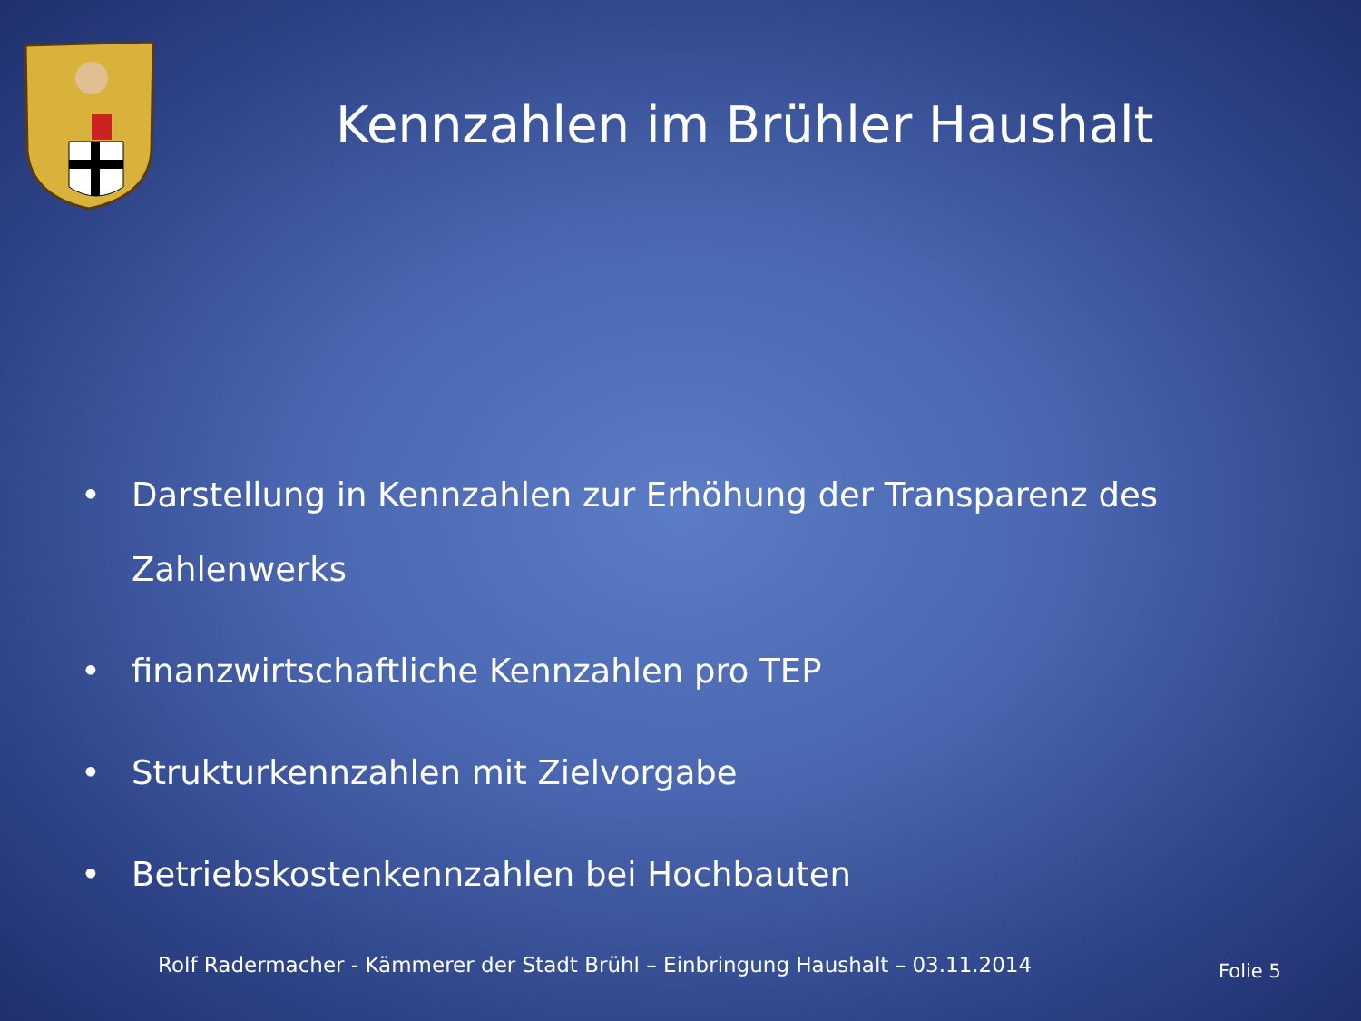Kennzahlen im Brühler Haushalt
• Darstellung in Kennzahlen zur Erhöhung der Transparenz des Zahlenwerks
• finanzwirtschaftliche Kennzahlen pro TEP
• Strukturkennzahlen mit Zielvorgabe
• Betriebskostenkennzahlen bei Hochbauten
Rolf Radermacher - Kämmerer der Stadt Brühl – Einbringung Haushalt – 03.11.2014 Folie 5